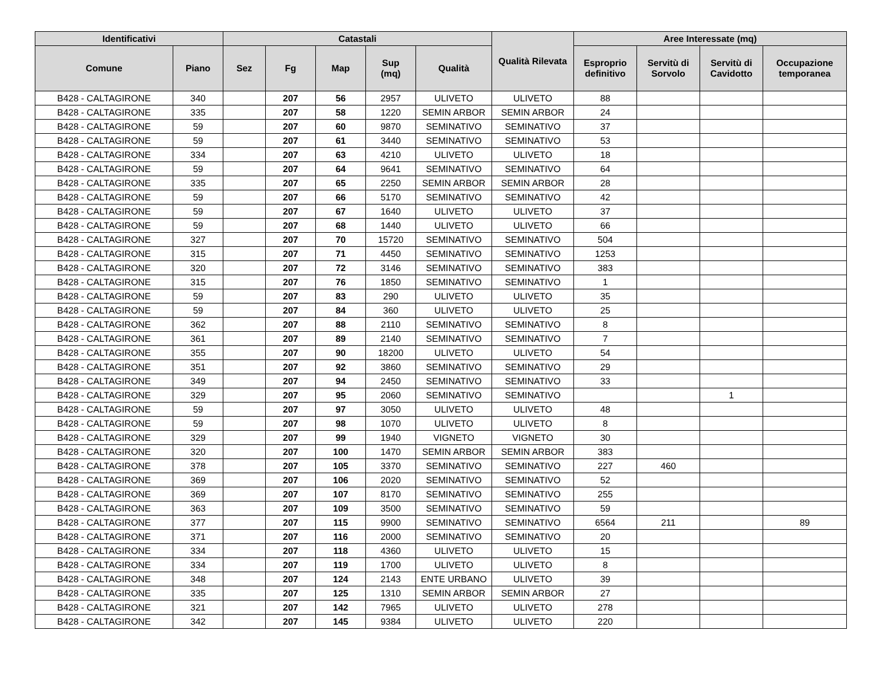| Identificativi | | Catastali | | | | | Qualità Rilevata | Aree Interessate (mq) | | | |
| --- | --- | --- | --- | --- | --- | --- | --- | --- | --- | --- | --- |
| Comune | Piano | Sez | Fg | Map | Sup (mq) | Qualità | | Esproprio definitivo | Servitù di Sorvolo | Servitù di Cavidotto | Occupazione temporanea |
| B428 - CALTAGIRONE | 340 | | 207 | 56 | 2957 | ULIVETO | ULIVETO | 88 | | | |
| B428 - CALTAGIRONE | 335 | | 207 | 58 | 1220 | SEMIN ARBOR | SEMIN ARBOR | 24 | | | |
| B428 - CALTAGIRONE | 59 | | 207 | 60 | 9870 | SEMINATIVO | SEMINATIVO | 37 | | | |
| B428 - CALTAGIRONE | 59 | | 207 | 61 | 3440 | SEMINATIVO | SEMINATIVO | 53 | | | |
| B428 - CALTAGIRONE | 334 | | 207 | 63 | 4210 | ULIVETO | ULIVETO | 18 | | | |
| B428 - CALTAGIRONE | 59 | | 207 | 64 | 9641 | SEMINATIVO | SEMINATIVO | 64 | | | |
| B428 - CALTAGIRONE | 335 | | 207 | 65 | 2250 | SEMIN ARBOR | SEMIN ARBOR | 28 | | | |
| B428 - CALTAGIRONE | 59 | | 207 | 66 | 5170 | SEMINATIVO | SEMINATIVO | 42 | | | |
| B428 - CALTAGIRONE | 59 | | 207 | 67 | 1640 | ULIVETO | ULIVETO | 37 | | | |
| B428 - CALTAGIRONE | 59 | | 207 | 68 | 1440 | ULIVETO | ULIVETO | 66 | | | |
| B428 - CALTAGIRONE | 327 | | 207 | 70 | 15720 | SEMINATIVO | SEMINATIVO | 504 | | | |
| B428 - CALTAGIRONE | 315 | | 207 | 71 | 4450 | SEMINATIVO | SEMINATIVO | 1253 | | | |
| B428 - CALTAGIRONE | 320 | | 207 | 72 | 3146 | SEMINATIVO | SEMINATIVO | 383 | | | |
| B428 - CALTAGIRONE | 315 | | 207 | 76 | 1850 | SEMINATIVO | SEMINATIVO | 1 | | | |
| B428 - CALTAGIRONE | 59 | | 207 | 83 | 290 | ULIVETO | ULIVETO | 35 | | | |
| B428 - CALTAGIRONE | 59 | | 207 | 84 | 360 | ULIVETO | ULIVETO | 25 | | | |
| B428 - CALTAGIRONE | 362 | | 207 | 88 | 2110 | SEMINATIVO | SEMINATIVO | 8 | | | |
| B428 - CALTAGIRONE | 361 | | 207 | 89 | 2140 | SEMINATIVO | SEMINATIVO | 7 | | | |
| B428 - CALTAGIRONE | 355 | | 207 | 90 | 18200 | ULIVETO | ULIVETO | 54 | | | |
| B428 - CALTAGIRONE | 351 | | 207 | 92 | 3860 | SEMINATIVO | SEMINATIVO | 29 | | | |
| B428 - CALTAGIRONE | 349 | | 207 | 94 | 2450 | SEMINATIVO | SEMINATIVO | 33 | | | |
| B428 - CALTAGIRONE | 329 | | 207 | 95 | 2060 | SEMINATIVO | SEMINATIVO | | | 1 | |
| B428 - CALTAGIRONE | 59 | | 207 | 97 | 3050 | ULIVETO | ULIVETO | 48 | | | |
| B428 - CALTAGIRONE | 59 | | 207 | 98 | 1070 | ULIVETO | ULIVETO | 8 | | | |
| B428 - CALTAGIRONE | 329 | | 207 | 99 | 1940 | VIGNETO | VIGNETO | 30 | | | |
| B428 - CALTAGIRONE | 320 | | 207 | 100 | 1470 | SEMIN ARBOR | SEMIN ARBOR | 383 | | | |
| B428 - CALTAGIRONE | 378 | | 207 | 105 | 3370 | SEMINATIVO | SEMINATIVO | 227 | 460 | | |
| B428 - CALTAGIRONE | 369 | | 207 | 106 | 2020 | SEMINATIVO | SEMINATIVO | 52 | | | |
| B428 - CALTAGIRONE | 369 | | 207 | 107 | 8170 | SEMINATIVO | SEMINATIVO | 255 | | | |
| B428 - CALTAGIRONE | 363 | | 207 | 109 | 3500 | SEMINATIVO | SEMINATIVO | 59 | | | |
| B428 - CALTAGIRONE | 377 | | 207 | 115 | 9900 | SEMINATIVO | SEMINATIVO | 6564 | 211 | | 89 |
| B428 - CALTAGIRONE | 371 | | 207 | 116 | 2000 | SEMINATIVO | SEMINATIVO | 20 | | | |
| B428 - CALTAGIRONE | 334 | | 207 | 118 | 4360 | ULIVETO | ULIVETO | 15 | | | |
| B428 - CALTAGIRONE | 334 | | 207 | 119 | 1700 | ULIVETO | ULIVETO | 8 | | | |
| B428 - CALTAGIRONE | 348 | | 207 | 124 | 2143 | ENTE URBANO | ULIVETO | 39 | | | |
| B428 - CALTAGIRONE | 335 | | 207 | 125 | 1310 | SEMIN ARBOR | SEMIN ARBOR | 27 | | | |
| B428 - CALTAGIRONE | 321 | | 207 | 142 | 7965 | ULIVETO | ULIVETO | 278 | | | |
| B428 - CALTAGIRONE | 342 | | 207 | 145 | 9384 | ULIVETO | ULIVETO | 220 | | | |